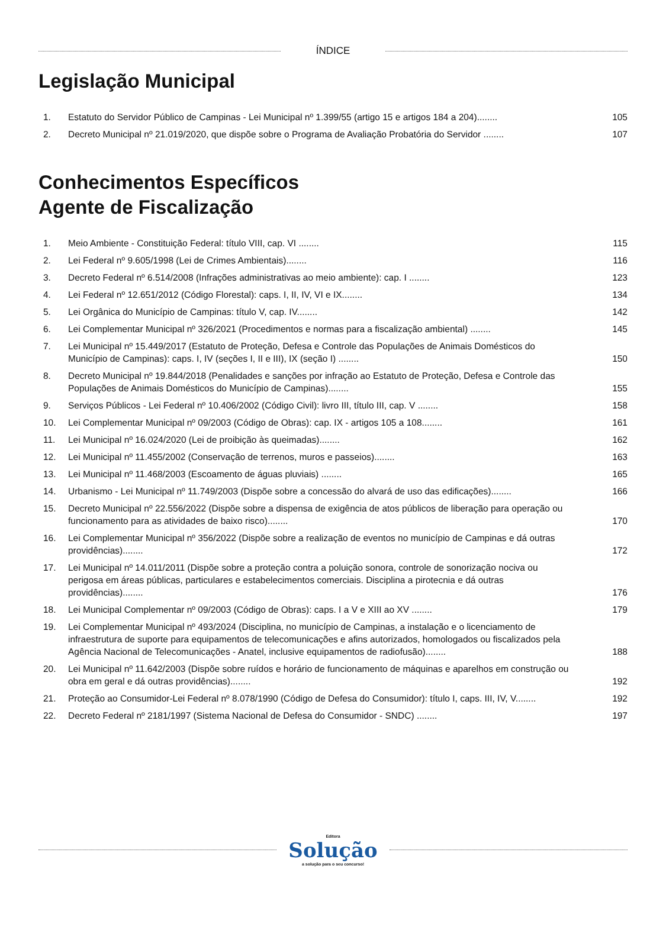ÍNDICE
Legislação Municipal
1. Estatuto do Servidor Público de Campinas - Lei Municipal nº 1.399/55 (artigo 15 e artigos 184 a 204)........
105
2. Decreto Municipal nº 21.019/2020, que dispõe sobre o Programa de Avaliação Probatória do Servidor ........
107
Conhecimentos Específicos
Agente de Fiscalização
1. Meio Ambiente - Constituição Federal: título VIII, cap. VI ........
115
2. Lei Federal nº 9.605/1998 (Lei de Crimes Ambientais)........
116
3. Decreto Federal nº 6.514/2008 (Infrações administrativas ao meio ambiente): cap. I ........
123
4. Lei Federal nº 12.651/2012 (Código Florestal): caps. I, II, IV, VI e IX........
134
5. Lei Orgânica do Município de Campinas: título V, cap. IV........
142
6. Lei Complementar Municipal nº 326/2021 (Procedimentos e normas para a fiscalização ambiental) ........
145
7. Lei Municipal nº 15.449/2017 (Estatuto de Proteção, Defesa e Controle das Populações de Animais Domésticos do Município de Campinas): caps. I, IV (seções I, II e III), IX (seção I) ........
150
8. Decreto Municipal nº 19.844/2018 (Penalidades e sanções por infração ao Estatuto de Proteção, Defesa e Controle das Populações de Animais Domésticos do Município de Campinas)........
155
9. Serviços Públicos - Lei Federal nº 10.406/2002 (Código Civil): livro III, título III, cap. V ........
158
10. Lei Complementar Municipal nº 09/2003 (Código de Obras): cap. IX - artigos 105 a 108........
161
11. Lei Municipal nº 16.024/2020 (Lei de proibição às queimadas)........
162
12. Lei Municipal nº 11.455/2002 (Conservação de terrenos, muros e passeios)........
163
13. Lei Municipal nº 11.468/2003 (Escoamento de águas pluviais) ........
165
14. Urbanismo - Lei Municipal nº 11.749/2003 (Dispõe sobre a concessão do alvará de uso das edificações)........
166
15. Decreto Municipal nº 22.556/2022 (Dispõe sobre a dispensa de exigência de atos públicos de liberação para operação ou funcionamento para as atividades de baixo risco)........
170
16. Lei Complementar Municipal nº 356/2022 (Dispõe sobre a realização de eventos no município de Campinas e dá outras providências)........
172
17. Lei Municipal nº 14.011/2011 (Dispõe sobre a proteção contra a poluição sonora, controle de sonorização nociva ou perigosa em áreas públicas, particulares e estabelecimentos comerciais. Disciplina a pirotecnia e dá outras providências)........
176
18. Lei Municipal Complementar nº 09/2003 (Código de Obras): caps. I a V e XIII ao XV ........
179
19. Lei Complementar Municipal nº 493/2024 (Disciplina, no município de Campinas, a instalação e o licenciamento de infraestrutura de suporte para equipamentos de telecomunicações e afins autorizados, homologados ou fiscalizados pela Agência Nacional de Telecomunicações - Anatel, inclusive equipamentos de radiofusão)........
188
20. Lei Municipal nº 11.642/2003 (Dispõe sobre ruídos e horário de funcionamento de máquinas e aparelhos em construção ou obra em geral e dá outras providências)........
192
21. Proteção ao Consumidor-Lei Federal nº 8.078/1990 (Código de Defesa do Consumidor): título I, caps. III, IV, V........
192
22. Decreto Federal nº 2181/1997 (Sistema Nacional de Defesa do Consumidor - SNDC) ........
197
Editora
Solução
a solução para o seu concurso!